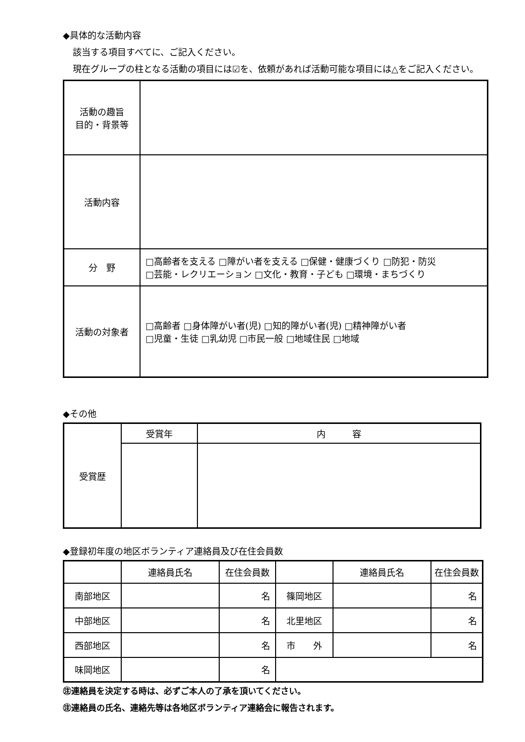◆具体的な活動内容
該当する項目すべてに、ご記入ください。
現在グループの柱となる活動の項目には☑を、依頼があれば活動可能な項目には△をご記入ください。
| 活動の趣旨 目的・背景等 | |
| 活動内容 | |
| 分 野 | □高齢者を支える □障がい者を支える □保健・健康づくり □防犯・防災 □芸能・レクリエーション □文化・教育・子ども □環境・まちづくり |
| 活動の対象者 | □高齢者 □身体障がい者(児) □知的障がい者(児) □精神障がい者 □児童・生徒 □乳幼児 □市民一般 □地域住民 □地域 |
◆その他
| 受賞歴 | 受賞年 | 内 容 |
◆登録初年度の地区ボランティア連絡員及び在住会員数
| | 連絡員氏名 | 在住会員数 | | 連絡員氏名 | 在住会員数 |
| 南部地区 | | 名 | 篠岡地区 | | 名 |
| 中部地区 | | 名 | 北里地区 | | 名 |
| 西部地区 | | 名 | 市 外 | | 名 |
| 味岡地区 | | 名 | | | |
㊟連絡員を決定する時は、必ずご本人の了承を頂いてください。
㊟連絡員の氏名、連絡先等は各地区ボランティア連絡会に報告されます。